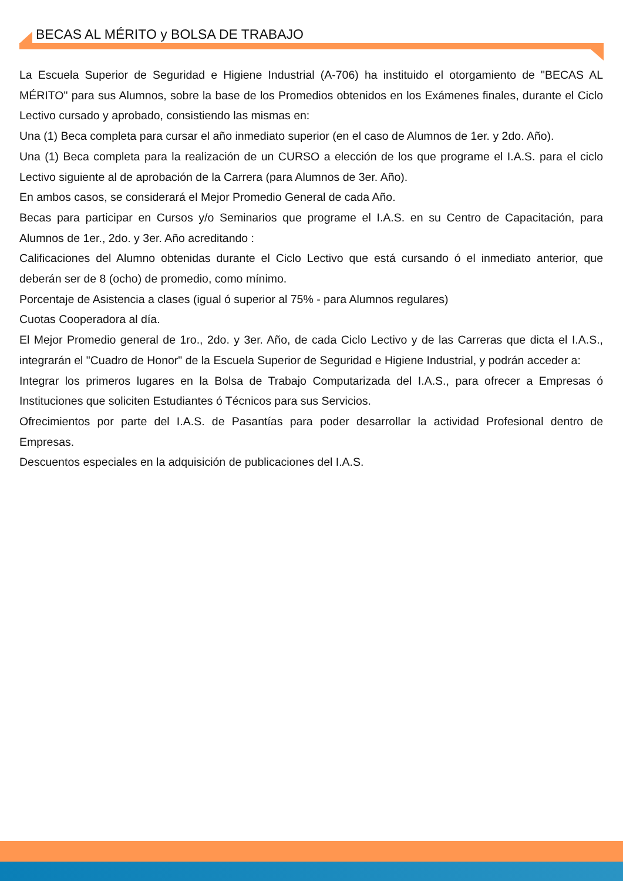BECAS AL MÉRITO y BOLSA DE TRABAJO
La Escuela Superior de Seguridad e Higiene Industrial (A-706) ha instituido el otorgamiento de "BECAS AL MÉRITO" para sus Alumnos, sobre la base de los Promedios obtenidos en los Exámenes finales, durante el Ciclo Lectivo cursado y aprobado, consistiendo las mismas en:
Una (1) Beca completa para cursar el año inmediato superior (en el caso de Alumnos de 1er. y 2do. Año).
Una (1) Beca completa para la realización de un CURSO a elección de los que programe el I.A.S. para el ciclo Lectivo siguiente al de aprobación de la Carrera (para Alumnos de 3er. Año).
En ambos casos, se considerará el Mejor Promedio General de cada Año.
Becas para participar en Cursos y/o Seminarios que programe el I.A.S. en su Centro de Capacitación, para Alumnos de 1er., 2do. y 3er. Año acreditando :
Calificaciones del Alumno obtenidas durante el Ciclo Lectivo que está cursando ó el inmediato anterior, que deberán ser de 8 (ocho) de promedio, como mínimo.
Porcentaje de Asistencia a clases (igual ó superior al 75% - para Alumnos regulares)
Cuotas Cooperadora al día.
El Mejor Promedio general de 1ro., 2do. y 3er. Año, de cada Ciclo Lectivo y de las Carreras que dicta el I.A.S., integrarán el "Cuadro de Honor" de la Escuela Superior de Seguridad e Higiene Industrial, y podrán acceder a:
Integrar los primeros lugares en la Bolsa de Trabajo Computarizada del I.A.S., para ofrecer a Empresas ó Instituciones que soliciten Estudiantes ó Técnicos para sus Servicios.
Ofrecimientos por parte del I.A.S. de Pasantías para poder desarrollar la actividad Profesional dentro de Empresas.
Descuentos especiales en la adquisición de publicaciones del I.A.S.